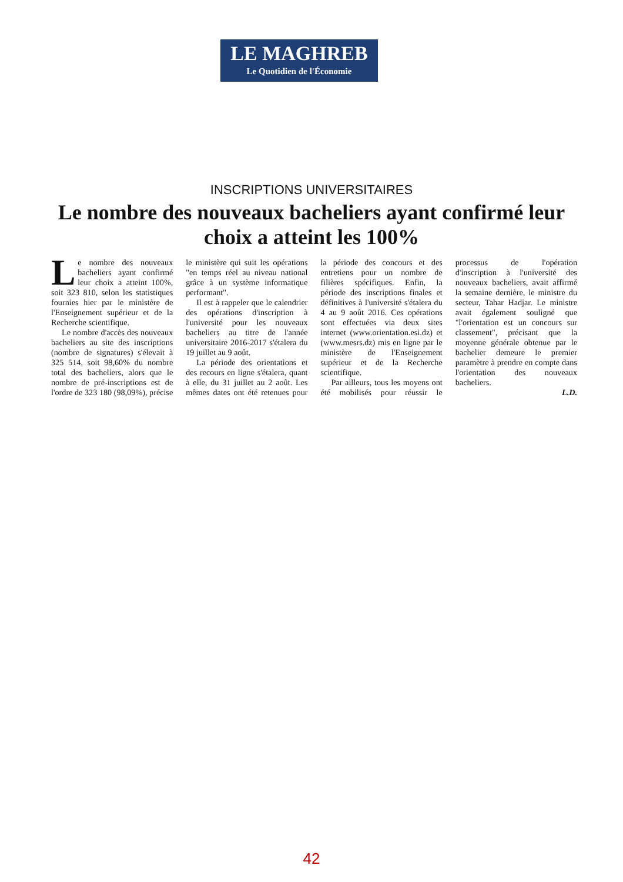LE MAGHREB
Le Quotidien de l'Économie
INSCRIPTIONS UNIVERSITAIRES
Le nombre des nouveaux bacheliers ayant confirmé leur choix a atteint les 100%
Le nombre des nouveaux bacheliers ayant confirmé leur choix a atteint 100%, soit 323 810, selon les statistiques fournies hier par le ministère de l'Enseignement supérieur et de la Recherche scientifique.
Le nombre d'accès des nouveaux bacheliers au site des inscriptions (nombre de signatures) s'élevait à 325 514, soit 98,60% du nombre total des bacheliers, alors que le nombre de pré-inscriptions est de l'ordre de 323 180 (98,09%), précise le ministère qui suit les opérations "en temps réel au niveau national grâce à un système informatique performant".
Il est à rappeler que le calendrier des opérations d'inscription à l'université pour les nouveaux bacheliers au titre de l'année universitaire 2016-2017 s'étalera du 19 juillet au 9 août.
La période des orientations et des recours en ligne s'étalera, quant à elle, du 31 juillet au 2 août. Les mêmes dates ont été retenues pour la période des concours et des entretiens pour un nombre de filières spécifiques. Enfin, la période des inscriptions finales et définitives à l'université s'étalera du 4 au 9 août 2016. Ces opérations sont effectuées via deux sites internet (www.orientation.esi.dz) et (www.mesrs.dz) mis en ligne par le ministère de l'Enseignement supérieur et de la Recherche scientifique.
Par ailleurs, tous les moyens ont été mobilisés pour réussir le processus de l'opération d'inscription à l'université des nouveaux bacheliers, avait affirmé la semaine dernière, le ministre du secteur, Tahar Hadjar. Le ministre avait également souligné que "l'orientation est un concours sur classement", précisant que la moyenne générale obtenue par le bachelier demeure le premier paramètre à prendre en compte dans l'orientation des nouveaux bacheliers.
L.D.
42